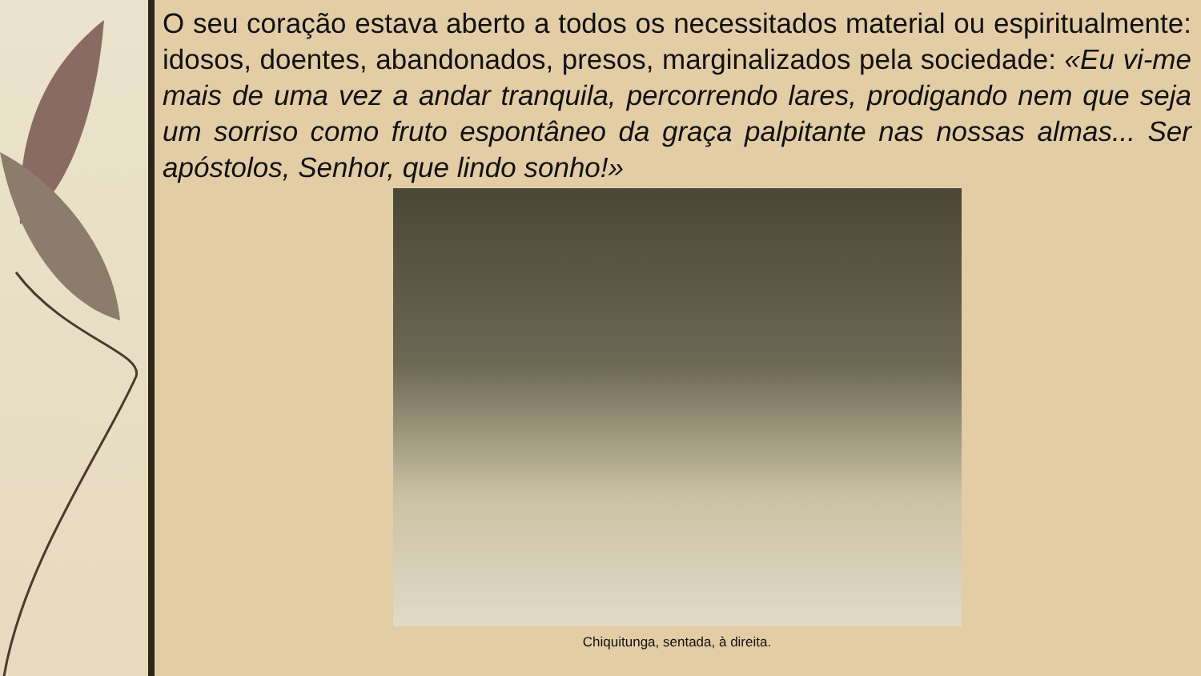O seu coração estava aberto a todos os necessitados material ou espiritualmente: idosos, doentes, abandonados, presos, marginalizados pela sociedade: «Eu vi-me mais de uma vez a andar tranquila, percorrendo lares, prodigando nem que seja um sorriso como fruto espontâneo da graça palpitante nas nossas almas... Ser apóstolos, Senhor, que lindo sonho!»
Chiquitunga, sentada, à direita.